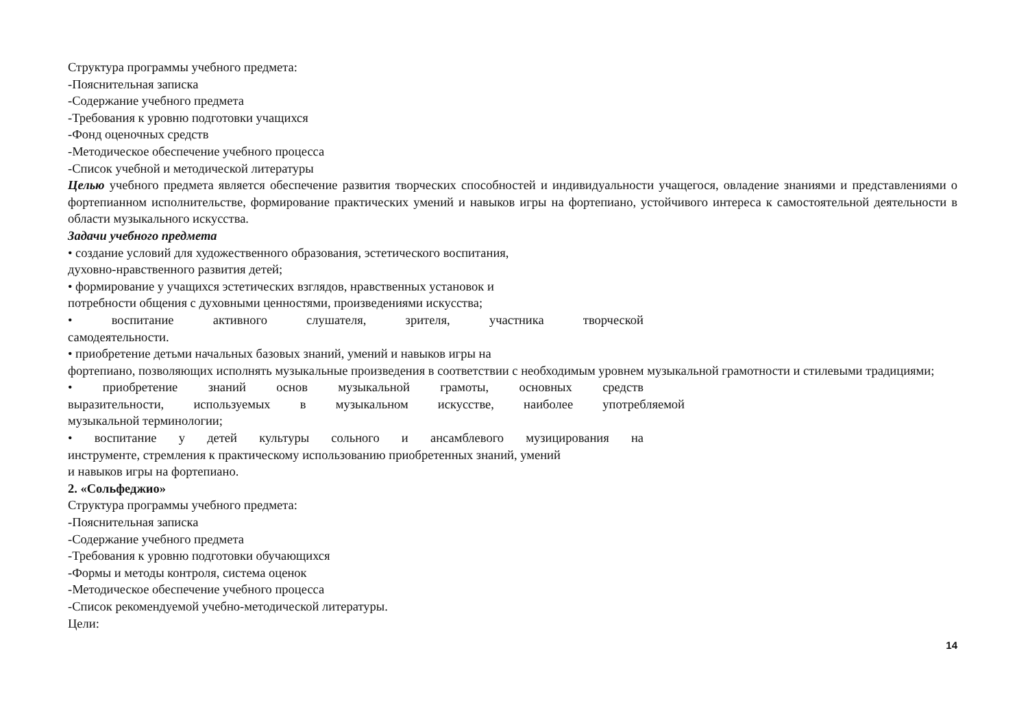Структура программы учебного предмета:
-Пояснительная записка
-Содержание учебного предмета
-Требования к уровню подготовки учащихся
-Фонд оценочных средств
-Методическое обеспечение учебного процесса
-Список учебной и методической литературы
Целью учебного предмета является обеспечение развития творческих способностей и индивидуальности учащегося, овладение знаниями и представлениями о фортепианном исполнительстве, формирование практических умений и навыков игры на фортепиано, устойчивого интереса к самостоятельной деятельности в области музыкального искусства.
Задачи учебного предмета
• создание условий для художественного образования, эстетического воспитания,
духовно-нравственного развития детей;
• формирование у учащихся эстетических взглядов, нравственных установок и
потребности общения с духовными ценностями, произведениями искусства;
• воспитание активного слушателя, зрителя, участника творческой
самодеятельности.
• приобретение детьми начальных базовых знаний, умений и навыков игры на
фортепиано, позволяющих исполнять музыкальные произведения в соответствии с необходимым уровнем музыкальной грамотности и стилевыми традициями;
• приобретение знаний основ музыкальной грамоты, основных средств
выразительности, используемых в музыкальном искусстве, наиболее употребляемой
музыкальной терминологии;
• воспитание у детей культуры сольного и ансамблевого музицирования на
инструменте, стремления к практическому использованию приобретенных знаний, умений
и навыков игры на фортепиано.
2. «Сольфеджио»
Структура программы учебного предмета:
-Пояснительная записка
-Содержание учебного предмета
-Требования к уровню подготовки обучающихся
-Формы и методы контроля, система оценок
-Методическое обеспечение учебного процесса
-Список рекомендуемой учебно-методической литературы.
Цели:
14